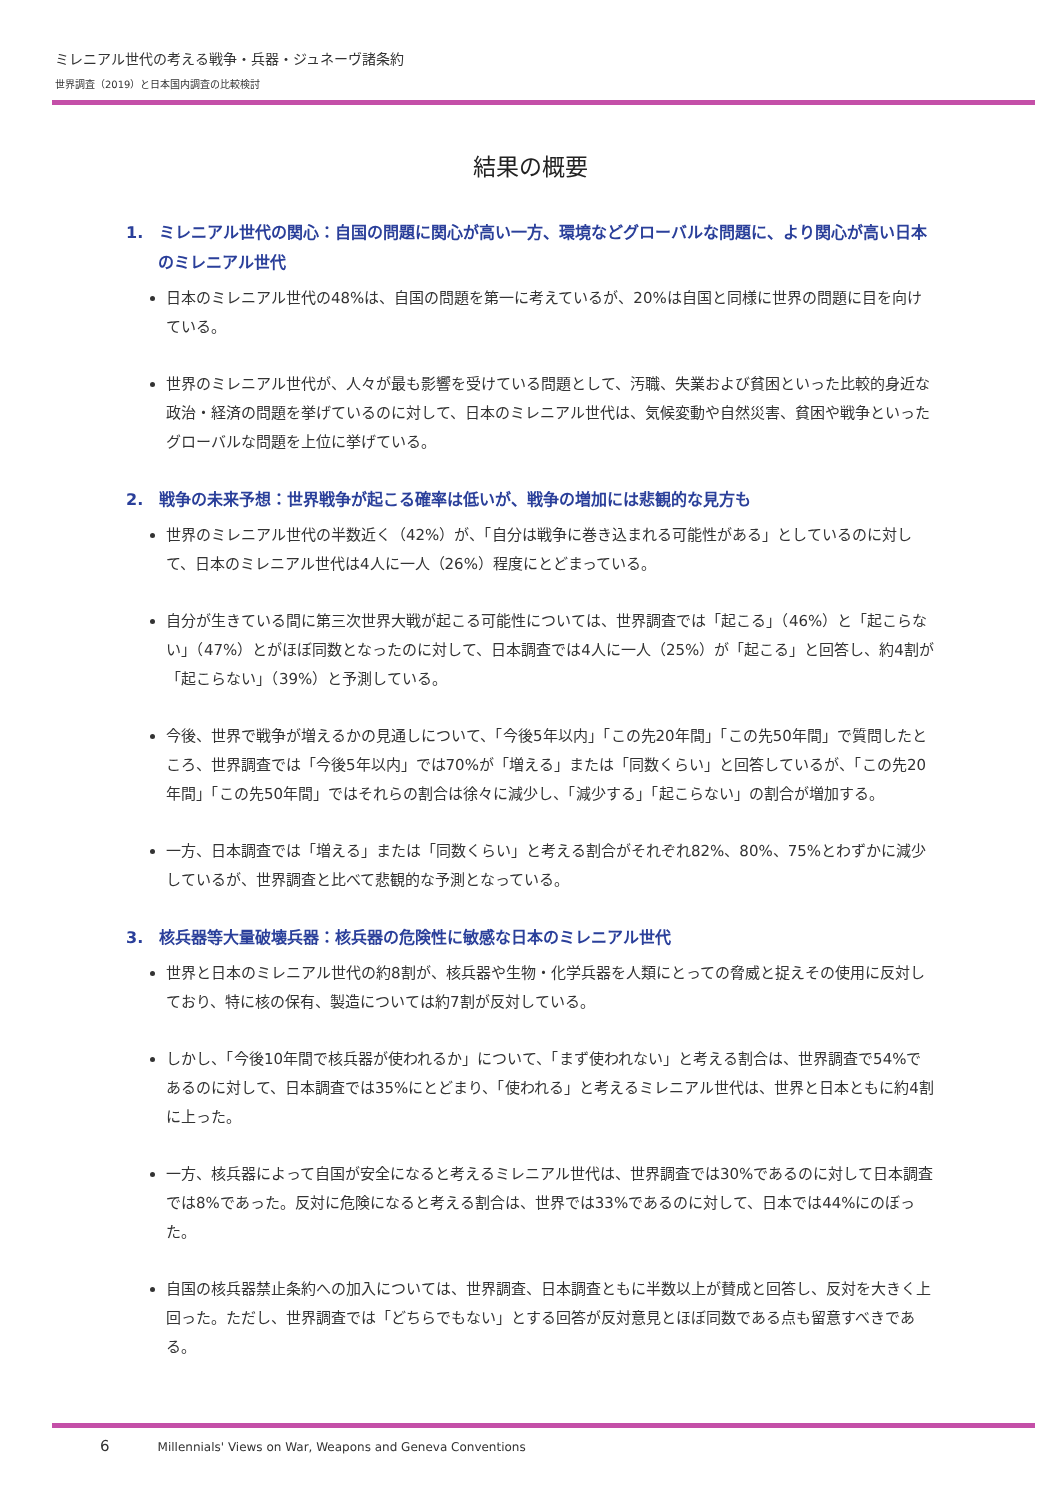ミレニアル世代の考える戦争・兵器・ジュネーヴ諸条約
世界調査（2019）と日本国内調査の比較検討
結果の概要
1.　ミレニアル世代の関心：自国の問題に関心が高い一方、環境などグローバルな問題に、より関心が高い日本のミレニアル世代
日本のミレニアル世代の48%は、自国の問題を第一に考えているが、20%は自国と同様に世界の問題に目を向けている。
世界のミレニアル世代が、人々が最も影響を受けている問題として、汚職、失業および貧困といった比較的身近な政治・経済の問題を挙げているのに対して、日本のミレニアル世代は、気候変動や自然災害、貧困や戦争といったグローバルな問題を上位に挙げている。
2.　戦争の未来予想：世界戦争が起こる確率は低いが、戦争の増加には悲観的な見方も
世界のミレニアル世代の半数近く（42%）が、「自分は戦争に巻き込まれる可能性がある」としているのに対して、日本のミレニアル世代は4人に一人（26%）程度にとどまっている。
自分が生きている間に第三次世界大戦が起こる可能性については、世界調査では「起こる」（46%）と「起こらない」（47%）とがほぼ同数となったのに対して、日本調査では4人に一人（25%）が「起こる」と回答し、約4割が「起こらない」（39%）と予測している。
今後、世界で戦争が増えるかの見通しについて、「今後5年以内」「この先20年間」「この先50年間」で質問したところ、世界調査では「今後5年以内」では70%が「増える」または「同数くらい」と回答しているが、「この先20年間」「この先50年間」ではそれらの割合は徐々に減少し、「減少する」「起こらない」の割合が増加する。
一方、日本調査では「増える」または「同数くらい」と考える割合がそれぞれ82%、80%、75%とわずかに減少しているが、世界調査と比べて悲観的な予測となっている。
3.　核兵器等大量破壊兵器：核兵器の危険性に敏感な日本のミレニアル世代
世界と日本のミレニアル世代の約8割が、核兵器や生物・化学兵器を人類にとっての脅威と捉えその使用に反対しており、特に核の保有、製造については約7割が反対している。
しかし、「今後10年間で核兵器が使われるか」について、「まず使われない」と考える割合は、世界調査で54%であるのに対して、日本調査では35%にとどまり、「使われる」と考えるミレニアル世代は、世界と日本ともに約4割に上った。
一方、核兵器によって自国が安全になると考えるミレニアル世代は、世界調査では30%であるのに対して日本調査では8%であった。反対に危険になると考える割合は、世界では33%であるのに対して、日本では44%にのぼった。
自国の核兵器禁止条約への加入については、世界調査、日本調査ともに半数以上が賛成と回答し、反対を大きく上回った。ただし、世界調査では「どちらでもない」とする回答が反対意見とほぼ同数である点も留意すべきである。
6 Millennials' Views on War, Weapons and Geneva Conventions